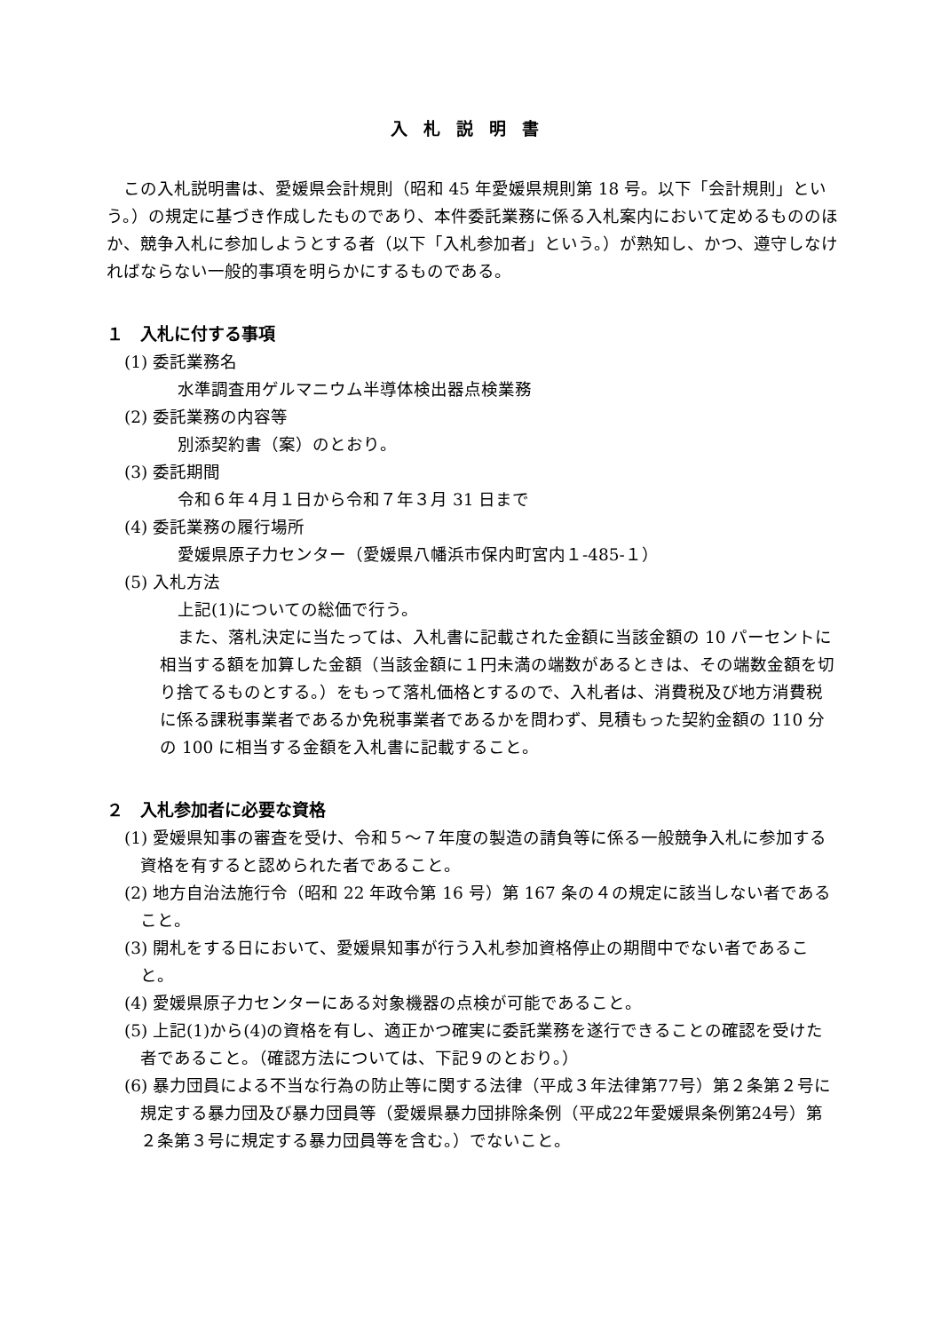入札説明書
この入札説明書は、愛媛県会計規則（昭和 45 年愛媛県規則第 18 号。以下「会計規則」という。）の規定に基づき作成したものであり、本件委託業務に係る入札案内において定めるもののほか、競争入札に参加しようとする者（以下「入札参加者」という。）が熟知し、かつ、遵守しなければならない一般的事項を明らかにするものである。
１　入札に付する事項
(1) 委託業務名
水準調査用ゲルマニウム半導体検出器点検業務
(2) 委託業務の内容等
別添契約書（案）のとおり。
(3) 委託期間
令和６年４月１日から令和７年３月 31 日まで
(4) 委託業務の履行場所
愛媛県原子力センター（愛媛県八幡浜市保内町宮内１-485-１）
(5) 入札方法
上記(1)についての総価で行う。
また、落札決定に当たっては、入札書に記載された金額に当該金額の 10 パーセントに相当する額を加算した金額（当該金額に１円未満の端数があるときは、その端数金額を切り捨てるものとする。）をもって落札価格とするので、入札者は、消費税及び地方消費税に係る課税事業者であるか免税事業者であるかを問わず、見積もった契約金額の 110 分の 100 に相当する金額を入札書に記載すること。
２　入札参加者に必要な資格
(1) 愛媛県知事の審査を受け、令和５～７年度の製造の請負等に係る一般競争入札に参加する資格を有すると認められた者であること。
(2) 地方自治法施行令（昭和 22 年政令第 16 号）第 167 条の４の規定に該当しない者であること。
(3) 開札をする日において、愛媛県知事が行う入札参加資格停止の期間中でない者であること。
(4) 愛媛県原子力センターにある対象機器の点検が可能であること。
(5) 上記(1)から(4)の資格を有し、適正かつ確実に委託業務を遂行できることの確認を受けた者であること。（確認方法については、下記９のとおり。）
(6) 暴力団員による不当な行為の防止等に関する法律（平成３年法律第77号）第２条第２号に規定する暴力団及び暴力団員等（愛媛県暴力団排除条例（平成22年愛媛県条例第24号）第２条第３号に規定する暴力団員等を含む。）でないこと。